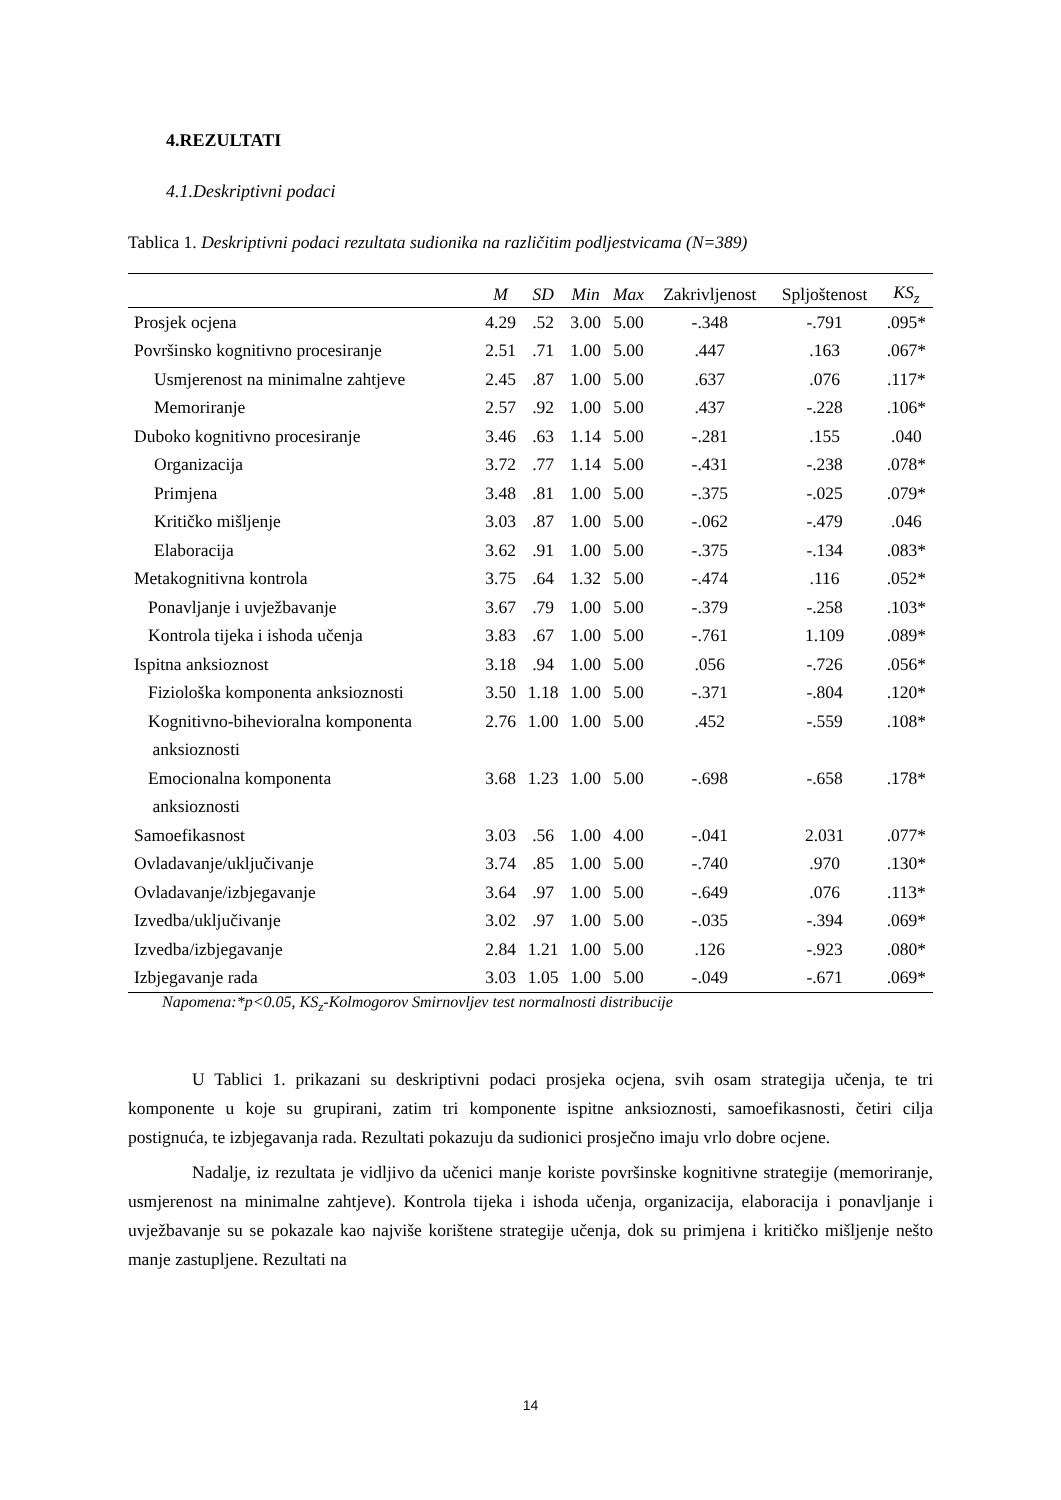4.REZULTATI
4.1.Deskriptivni podaci
Tablica 1. Deskriptivni podaci rezultata sudionika na različitim podljestvicama (N=389)
| | M | SD | Min | Max | Zakrivljenost | Spljoštenost | KS<sub>z</sub> |
| --- | --- | --- | --- | --- | --- | --- | --- |
| Prosjek ocjena | 4.29 | .52 | 3.00 | 5.00 | -.348 | -.791 | .095* |
| Površinsko kognitivno procesiranje | 2.51 | .71 | 1.00 | 5.00 | .447 | .163 | .067* |
| Usmjerenost na minimalne zahtjeve | 2.45 | .87 | 1.00 | 5.00 | .637 | .076 | .117* |
| Memoriranje | 2.57 | .92 | 1.00 | 5.00 | .437 | -.228 | .106* |
| Duboko kognitivno procesiranje | 3.46 | .63 | 1.14 | 5.00 | -.281 | .155 | .040 |
| Organizacija | 3.72 | .77 | 1.14 | 5.00 | -.431 | -.238 | .078* |
| Primjena | 3.48 | .81 | 1.00 | 5.00 | -.375 | -.025 | .079* |
| Kritičko mišljenje | 3.03 | .87 | 1.00 | 5.00 | -.062 | -.479 | .046 |
| Elaboracija | 3.62 | .91 | 1.00 | 5.00 | -.375 | -.134 | .083* |
| Metakognitivna kontrola | 3.75 | .64 | 1.32 | 5.00 | -.474 | .116 | .052* |
| Ponavljanje i uvježbavanje | 3.67 | .79 | 1.00 | 5.00 | -.379 | -.258 | .103* |
| Kontrola tijeka i ishoda učenja | 3.83 | .67 | 1.00 | 5.00 | -.761 | 1.109 | .089* |
| Ispitna anksioznost | 3.18 | .94 | 1.00 | 5.00 | .056 | -.726 | .056* |
| Fiziološka komponenta anksioznosti | 3.50 | 1.18 | 1.00 | 5.00 | -.371 | -.804 | .120* |
| Kognitivno-bihevioralna komponenta anksioznosti | 2.76 | 1.00 | 1.00 | 5.00 | .452 | -.559 | .108* |
| Emocionalna komponenta anksioznosti | 3.68 | 1.23 | 1.00 | 5.00 | -.698 | -.658 | .178* |
| Samoefikasnost | 3.03 | .56 | 1.00 | 4.00 | -.041 | 2.031 | .077* |
| Ovladavanje/uključivanje | 3.74 | .85 | 1.00 | 5.00 | -.740 | .970 | .130* |
| Ovladavanje/izbjegavanje | 3.64 | .97 | 1.00 | 5.00 | -.649 | .076 | .113* |
| Izvedba/uključivanje | 3.02 | .97 | 1.00 | 5.00 | -.035 | -.394 | .069* |
| Izvedba/izbjegavanje | 2.84 | 1.21 | 1.00 | 5.00 | .126 | -.923 | .080* |
| Izbjegavanje rada | 3.03 | 1.05 | 1.00 | 5.00 | -.049 | -.671 | .069* |
Napomena:*p<0.05, KS<sub>z</sub>-Kolmogorov Smirnovljev test normalnosti distribucije
U Tablici 1. prikazani su deskriptivni podaci prosjeka ocjena, svih osam strategija učenja, te tri komponente u koje su grupirani, zatim tri komponente ispitne anksioznosti, samoefikasnosti, četiri cilja postignuća, te izbjegavanja rada. Rezultati pokazuju da sudionici prosječno imaju vrlo dobre ocjene.
Nadalje, iz rezultata je vidljivo da učenici manje koriste površinske kognitivne strategije (memoriranje, usmjerenost na minimalne zahtjeve). Kontrola tijeka i ishoda učenja, organizacija, elaboracija i ponavljanje i uvježbavanje su se pokazale kao najviše korištene strategije učenja, dok su primjena i kritičko mišljenje nešto manje zastupljene. Rezultati na
14